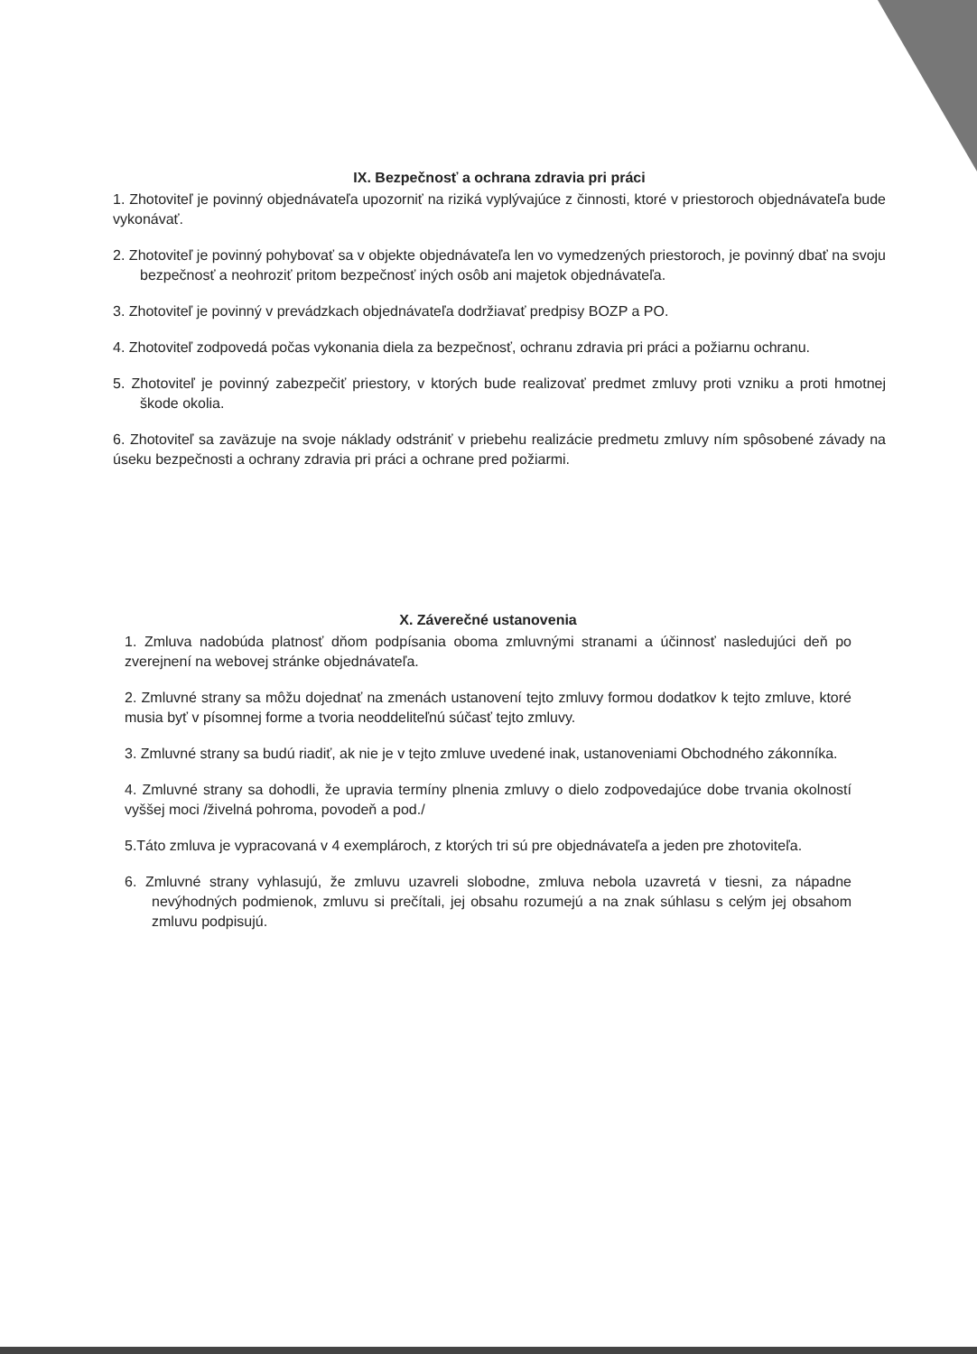IX. Bezpečnosť a ochrana zdravia pri práci
1. Zhotoviteľ je povinný objednávateľa upozorniť na riziká vyplývajúce z činnosti, ktoré v priestoroch objednávateľa bude vykonávať.
2. Zhotoviteľ je povinný pohybovať sa v objekte objednávateľa len vo vymedzených priestoroch, je povinný dbať na svoju bezpečnosť a neohroziť pritom bezpečnosť iných osôb ani majetok objednávateľa.
3. Zhotoviteľ je povinný v prevádzkach objednávateľa dodržiavať predpisy BOZP a PO.
4. Zhotoviteľ zodpovedá počas vykonania diela za bezpečnosť, ochranu zdravia pri práci a požiarnu ochranu.
5. Zhotoviteľ je povinný zabezpečiť priestory, v ktorých bude realizovať predmet zmluvy proti vzniku a proti hmotnej škode okolia.
6. Zhotoviteľ sa zaväzuje na svoje náklady odstrániť v priebehu realizácie predmetu zmluvy ním spôsobené závady na úseku bezpečnosti a ochrany zdravia pri práci a ochrane pred požiarmi.
X. Záverečné ustanovenia
1. Zmluva nadobúda platnosť dňom podpísania oboma zmluvnými stranami a účinnosť nasledujúci deň po zverejnení na webovej stránke objednávateľa.
2. Zmluvné strany sa môžu dojednať na zmenách ustanovení tejto zmluvy formou dodatkov k tejto zmluve, ktoré musia byť v písomnej forme a tvoria neoddeliteľnú súčasť tejto zmluvy.
3. Zmluvné strany sa budú riadiť, ak nie je v tejto zmluve uvedené inak, ustanoveniami Obchodného zákonníka.
4. Zmluvné strany sa dohodli, že upravia termíny plnenia zmluvy o dielo zodpovedajúce dobe trvania okolností vyššej moci /živelná pohroma, povodeň a pod./
5.Táto zmluva je vypracovaná v 4 exemplároch, z ktorých tri sú pre objednávateľa a jeden pre zhotoviteľa.
6. Zmluvné strany vyhlasujú, že zmluvu uzavreli slobodne, zmluva nebola uzavretá v tiesni, za nápadne nevýhodných podmienok, zmluvu si prečítali, jej obsahu rozumejú a na znak súhlasu s celým jej obsahom zmluvu podpisujú.